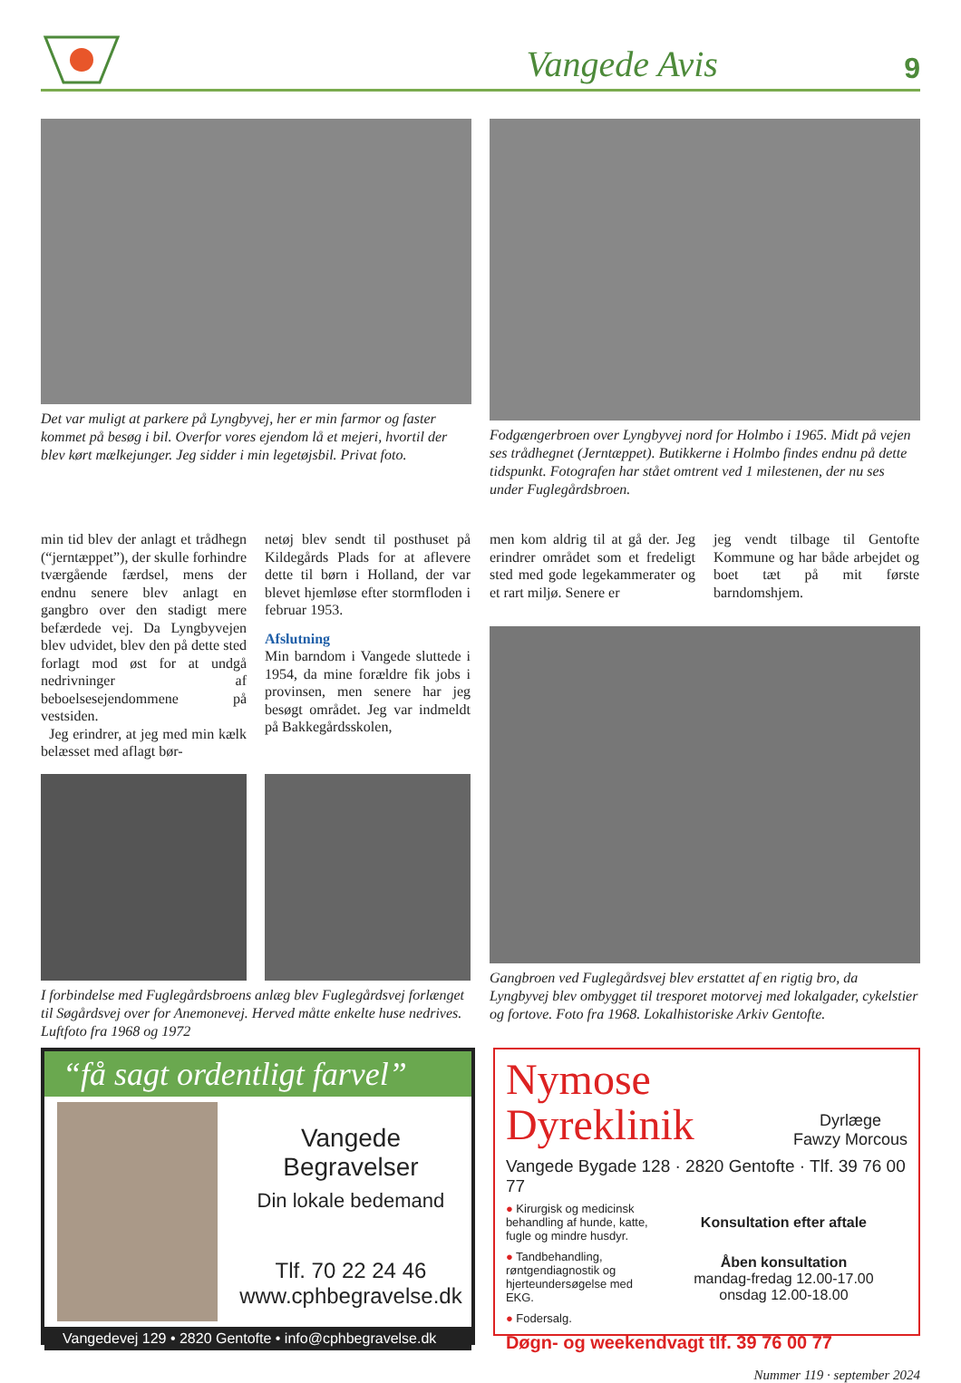Vangede Avis 9
Det var muligt at parkere på Lyngbyvej, her er min farmor og faster kommet på besøg i bil. Overfor vores ejendom lå et mejeri, hvortil der blev kørt mælkejunger. Jeg sidder i min legetøjsbil. Privat foto.
Fodgængerbroen over Lyngbyvej nord for Holmbo i 1965. Midt på vejen ses trådhegnet (Jerntæppet). Butikkerne i Holmbo findes endnu på dette tidspunkt. Fotografen har stået omtrent ved 1 milestenen, der nu ses under Fuglegårdsbroen.
min tid blev der anlagt et trådhegn (“jerntæppet”), der skulle forhindre tværgående færdsel, mens der endnu senere blev anlagt en gangbro over den stadigt mere befærdede vej. Da Lyngbyvejen blev udvidet, blev den på dette sted forlagt mod øst for at undgå nedrivninger af beboelsesejendommene på vestsiden.
Jeg erindrer, at jeg med min kælk belæsset med aflagt bør-
netøj blev sendt til posthuset på Kildegårds Plads for at aflevere dette til børn i Holland, der var blevet hjemløse efter stormfloden i februar 1953.
Afslutning
Min barndom i Vangede sluttede i 1954, da mine forældre fik jobs i provinsen, men senere har jeg besøgt området. Jeg var indmeldt på Bakkegårdsskolen,
I forbindelse med Fuglegårdsbroens anlæg blev Fuglegårdsvej forlænget til Søgårdsvej over for Anemonevej. Herved måtte enkelte huse nedrives. Luftfoto fra 1968 og 1972
men kom aldrig til at gå der. Jeg erindrer området som et fredeligt sted med gode legekammerater og et rart miljø. Senere er
jeg vendt tilbage til Gentofte Kommune og har både arbejdet og boet tæt på mit første barndomshjem.
Gangbroen ved Fuglegårdsvej blev erstattet af en rigtig bro, da Lyngbyvej blev ombygget til tresporet motorvej med lokalgader, cykelstier og fortove. Foto fra 1968. Lokalhistoriske Arkiv Gentofte.
“få sagt ordentligt farvel”
Vangede Begravelser
Din lokale bedemand
Tlf. 70 22 24 46
www.cphbegravelse.dk
Vangedevej 129 • 2820 Gentofte • info@cphbegravelse.dk
Nymose
Dyreklinik
Dyrlæge
Fawzy Morcous
Vangede Bygade 128 · 2820 Gentofte · Tlf. 39 76 00 77
● Kirurgisk og medicinsk behandling af hunde, katte, fugle og mindre husdyr.
● Tandbehandling, røntgendiagnostik og hjerteundersøgelse med EKG.
● Fodersalg.
Konsultation efter aftale
Åben konsultation
mandag-fredag 12.00-17.00
onsdag 12.00-18.00
Døgn- og weekendvagt tlf. 39 76 00 77
Nummer 119 · september 2024